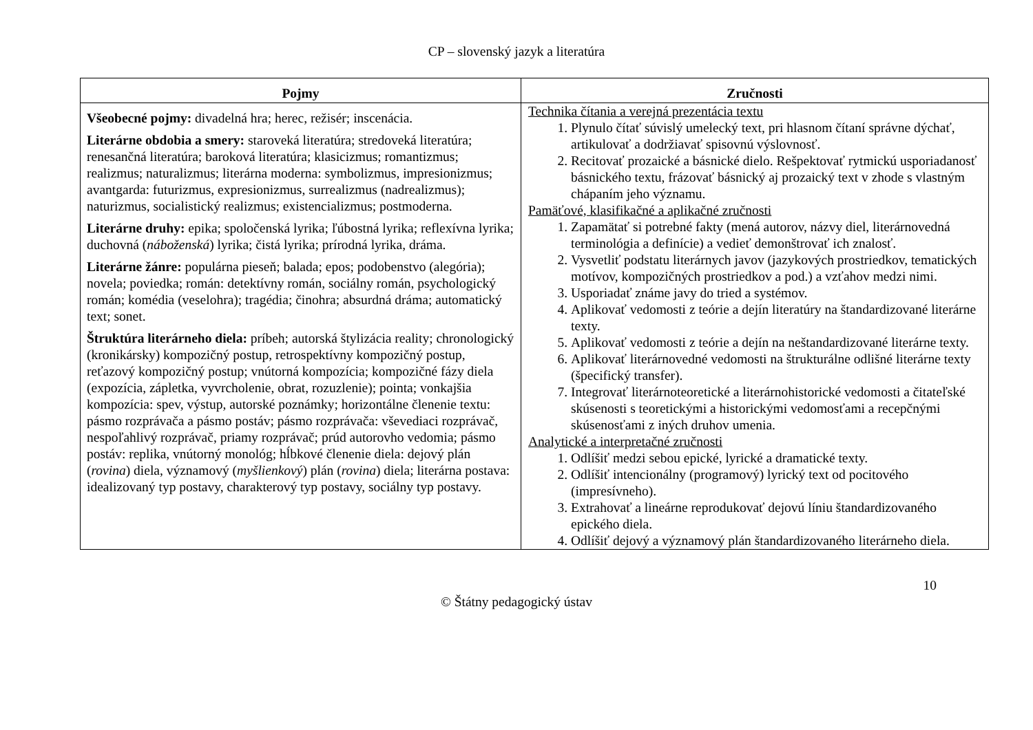CP – slovenský jazyk a literatúra
| Pojmy | Zručnosti |
| --- | --- |
| Všeobecné pojmy: divadelná hra; herec, režisér; inscenácia. Literárne obdobia a smery: staroveká literatúra; stredoveká literatúra; renesančná literatúra; baroková literatúra; klasicizmus; romantizmus; realizmus; naturalizmus; literárna moderna: symbolizmus, impresionizmus; avantgarda: futurizmus, expresionizmus, surrealizmus (nadrealizmus); naturizmus, socialistický realizmus; existencializmus; postmoderna. Literárne druhy: epika; spoločenská lyrika; ľúbostná lyrika; reflexívna lyrika; duchovná ( náboženská ) lyrika; čistá lyrika; prírodná lyrika, dráma. Literárne žánre: populárna pieseň; balada; epos; podobenstvo (alegória); novela; poviedka; román: detektívny román, sociálny román, psychologický román; komédia (veselohra); tragédia; činohra; absurdná dráma; automatický text; sonet. Štruktúra literárneho diela: príbeh; autorská štylizácia reality; chronologický (kronikársky) kompozičný postup, retrospektívny kompozičný postup, reťazový kompozičný postup; vnútorná kompozícia; kompozičné fázy diela (expozícia, zápletka, vyvrcholenie, obrat, rozuzlenie); pointa; vonkajšia kompozícia: spev, výstup, autorské poznámky; horizontálne členenie textu: pásmo rozprávača a pásmo postáv; pásmo rozprávača: vševediaci rozprávač, nespoľahlivý rozprávač, priamy rozprávač; prúd autorovho vedomia; pásmo postáv: replika, vnútorný monológ; hĺbkové členenie diela: dejový plán ( rovina ) diela, významový ( myšlienkový ) plán ( rovina ) diela; literárna postava: idealizovaný typ postavy, charakterový typ postavy, sociálny typ postavy. | Technika čítania a verejná prezentácia textu 1. Plynulo čítať súvislý umelecký text, pri hlasnom čítaní správne dýchať, artikulovať a dodržiavať spisovnú výslovnosť. 2. Recitovať prozaické a básnické dielo. Rešpektovať rytmickú usporiadanosť básnického textu, frázovať básnický aj prozaický text v zhode s vlastným chápaním jeho významu. Pamäťové, klasifikačné a aplikačné zručnosti 1. Zapamätať si potrebné fakty (mená autorov, názvy diel, literárnovedná terminológia a definície) a vedieť demonštrovať ich znalosť. 2. Vysvetliť podstatu literárnych javov (jazykových prostriedkov, tematických motívov, kompozičných prostriedkov a pod.) a vzťahov medzi nimi. 3. Usporiadať známe javy do tried a systémov. 4. Aplikovať vedomosti z teórie a dejín literatúry na štandardizované literárne texty. 5. Aplikovať vedomosti z teórie a dejín na neštandardizované literárne texty. 6. Aplikovať literárnovedné vedomosti na štrukturálne odlišné literárne texty (špecifický transfer). 7. Integrovať literárnoteoretické a literárnohistorické vedomosti a čitateľské skúsenosti s teoretickými a historickými vedomosťami a recepčnými skúsenosťami z iných druhov umenia. Analytické a interpretačné zručnosti 1. Odlíšiť medzi sebou epické, lyrické a dramatické texty. 2. Odlíšiť intencionálny (programový) lyrický text od pocitového (impresívneho). 3. Extrahovať a lineárne reprodukovať dejovú líniu štandardizovaného epického diela. 4. Odlíšiť dejový a významový plán štandardizovaného literárneho diela. |
10
© Štátny pedagogický ústav